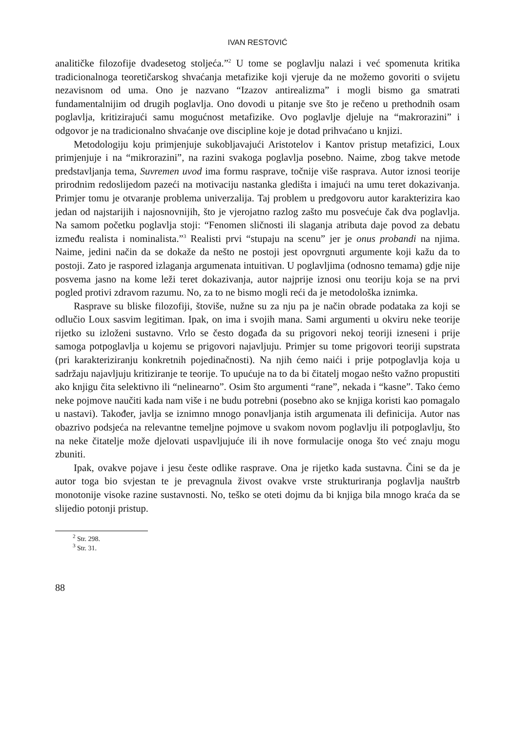IVAN RESTOVIĆ
analitičke filozofije dvadesetog stoljeća.”<sup>2</sup> U tome se poglavlju nalazi i već spomenuta kritika tradicionalnoga teoretičarskog shvaćanja metafizike koji vjeruje da ne možemo govoriti o svijetu nezavisnom od uma. Ono je nazvano “Izazov antirealizma” i mogli bismo ga smatrati fundamentalnijim od drugih poglavlja. Ono dovodi u pitanje sve što je rečeno u prethodnih osam poglavlja, kritizirajući samu mogućnost metafizike. Ovo poglavlje djeluje na “makrorazini” i odgovor je na tradicionalno shvaćanje ove discipline koje je dotad prihvaćano u knjizi.
Metodologiju koju primjenjuje sukobljavajući Aristotelov i Kantov pristup metafizici, Loux primjenjuje i na “mikrorazini”, na razini svakoga poglavlja posebno. Naime, zbog takve metode predstavljanja tema, Suvremen uvod ima formu rasprave, točnije više rasprava. Autor iznosi teorije prirodnim redoslijedom pazeći na motivaciju nastanka gledišta i imajući na umu teret dokazivanja. Primjer tomu je otvaranje problema univerzalija. Taj problem u predgovoru autor karakterizira kao jedan od najstarijih i najosnovnijih, što je vjerojatno razlog zašto mu posvećuje čak dva poglavlja. Na samom početku poglavlja stoji: “Fenomen sličnosti ili slaganja atributa daje povod za debatu između realista i nominalista.”<sup>3</sup> Realisti prvi “stupaju na scenu” jer je onus probandi na njima. Naime, jedini način da se dokaže da nešto ne postoji jest opovrgnuti argumente koji kažu da to postoji. Zato je raspored izlaganja argumenata intuitivan. U poglavljima (odnosno temama) gdje nije posvema jasno na kome leži teret dokazivanja, autor najprije iznosi onu teoriju koja se na prvi pogled protivi zdravom razumu. No, za to ne bismo mogli reći da je metodološka iznimka.
Rasprave su bliske filozofiji, štoviše, nužne su za nju pa je način obrade podataka za koji se odlučio Loux sasvim legitiman. Ipak, on ima i svojih mana. Sami argumenti u okviru neke teorije rijetko su izloženi sustavno. Vrlo se često događa da su prigovori nekoj teoriji izneseni i prije samoga potpoglavlja u kojemu se prigovori najavljuju. Primjer su tome prigovori teoriji supstrata (pri karakteriziranju konkretnih pojedinačnosti). Na njih ćemo naići i prije potpoglavlja koja u sadržaju najavljuju kritiziranje te teorije. To upućuje na to da bi čitatelj mogao nešto važno propustiti ako knjigu čita selektivno ili “nelinearno”. Osim što argumenti “rane”, nekada i “kasne”. Tako ćemo neke pojmove naučiti kada nam više i ne budu potrebni (posebno ako se knjiga koristi kao pomagalo u nastavi). Također, javlja se iznimno mnogo ponavljanja istih argumenata ili definicija. Autor nas obazrivo podsjeća na relevantne temeljne pojmove u svakom novom poglavlju ili potpoglavlju, što na neke čitatelje može djelovati uspavljujuće ili ih nove formulacije onoga što već znaju mogu zbuniti.
Ipak, ovakve pojave i jesu česte odlike rasprave. Ona je rijetko kada sustavna. Čini se da je autor toga bio svjestan te je prevagnula živost ovakve vrste strukturiranja poglavlja nauštrb monotonije visoke razine sustavnosti. No, teško se oteti dojmu da bi knjiga bila mnogo kraća da se slijedio potonji pristup.
<sup>2</sup> Str. 298.
<sup>3</sup> Str. 31.
88